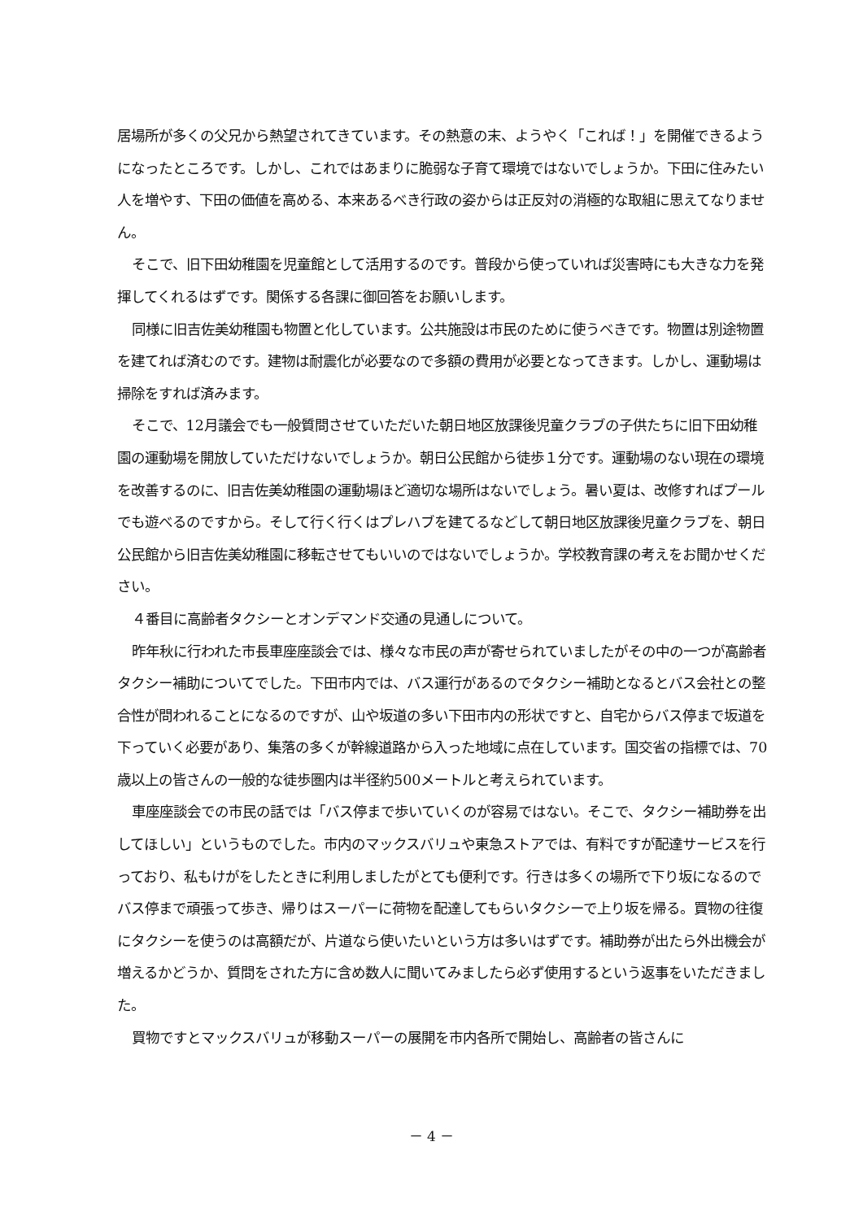居場所が多くの父兄から熱望されてきています。その熱意の末、ようやく「これば！」を開催できるようになったところです。しかし、これではあまりに脆弱な子育て環境ではないでしょうか。下田に住みたい人を増やす、下田の価値を高める、本来あるべき行政の姿からは正反対の消極的な取組に思えてなりません。
そこで、旧下田幼稚園を児童館として活用するのです。普段から使っていれば災害時にも大きな力を発揮してくれるはずです。関係する各課に御回答をお願いします。
同様に旧吉佐美幼稚園も物置と化しています。公共施設は市民のために使うべきです。物置は別途物置を建てれば済むのです。建物は耐震化が必要なので多額の費用が必要となってきます。しかし、運動場は掃除をすれば済みます。
そこで、12月議会でも一般質問させていただいた朝日地区放課後児童クラブの子供たちに旧下田幼稚園の運動場を開放していただけないでしょうか。朝日公民館から徒歩１分です。運動場のない現在の環境を改善するのに、旧吉佐美幼稚園の運動場ほど適切な場所はないでしょう。暑い夏は、改修すればプールでも遊べるのですから。そして行く行くはプレハブを建てるなどして朝日地区放課後児童クラブを、朝日公民館から旧吉佐美幼稚園に移転させてもいいのではないでしょうか。学校教育課の考えをお聞かせください。
４番目に高齢者タクシーとオンデマンド交通の見通しについて。
昨年秋に行われた市長車座座談会では、様々な市民の声が寄せられていましたがその中の一つが高齢者タクシー補助についてでした。下田市内では、バス運行があるのでタクシー補助となるとバス会社との整合性が問われることになるのですが、山や坂道の多い下田市内の形状ですと、自宅からバス停まで坂道を下っていく必要があり、集落の多くが幹線道路から入った地域に点在しています。国交省の指標では、70歳以上の皆さんの一般的な徒歩圏内は半径約500メートルと考えられています。
車座座談会での市民の話では「バス停まで歩いていくのが容易ではない。そこで、タクシー補助券を出してほしい」というものでした。市内のマックスバリュや東急ストアでは、有料ですが配達サービスを行っており、私もけがをしたときに利用しましたがとても便利です。行きは多くの場所で下り坂になるのでバス停まで頑張って歩き、帰りはスーパーに荷物を配達してもらいタクシーで上り坂を帰る。買物の往復にタクシーを使うのは高額だが、片道なら使いたいという方は多いはずです。補助券が出たら外出機会が増えるかどうか、質問をされた方に含め数人に聞いてみましたら必ず使用するという返事をいただきました。
買物ですとマックスバリュが移動スーパーの展開を市内各所で開始し、高齢者の皆さんに
－ 4 －